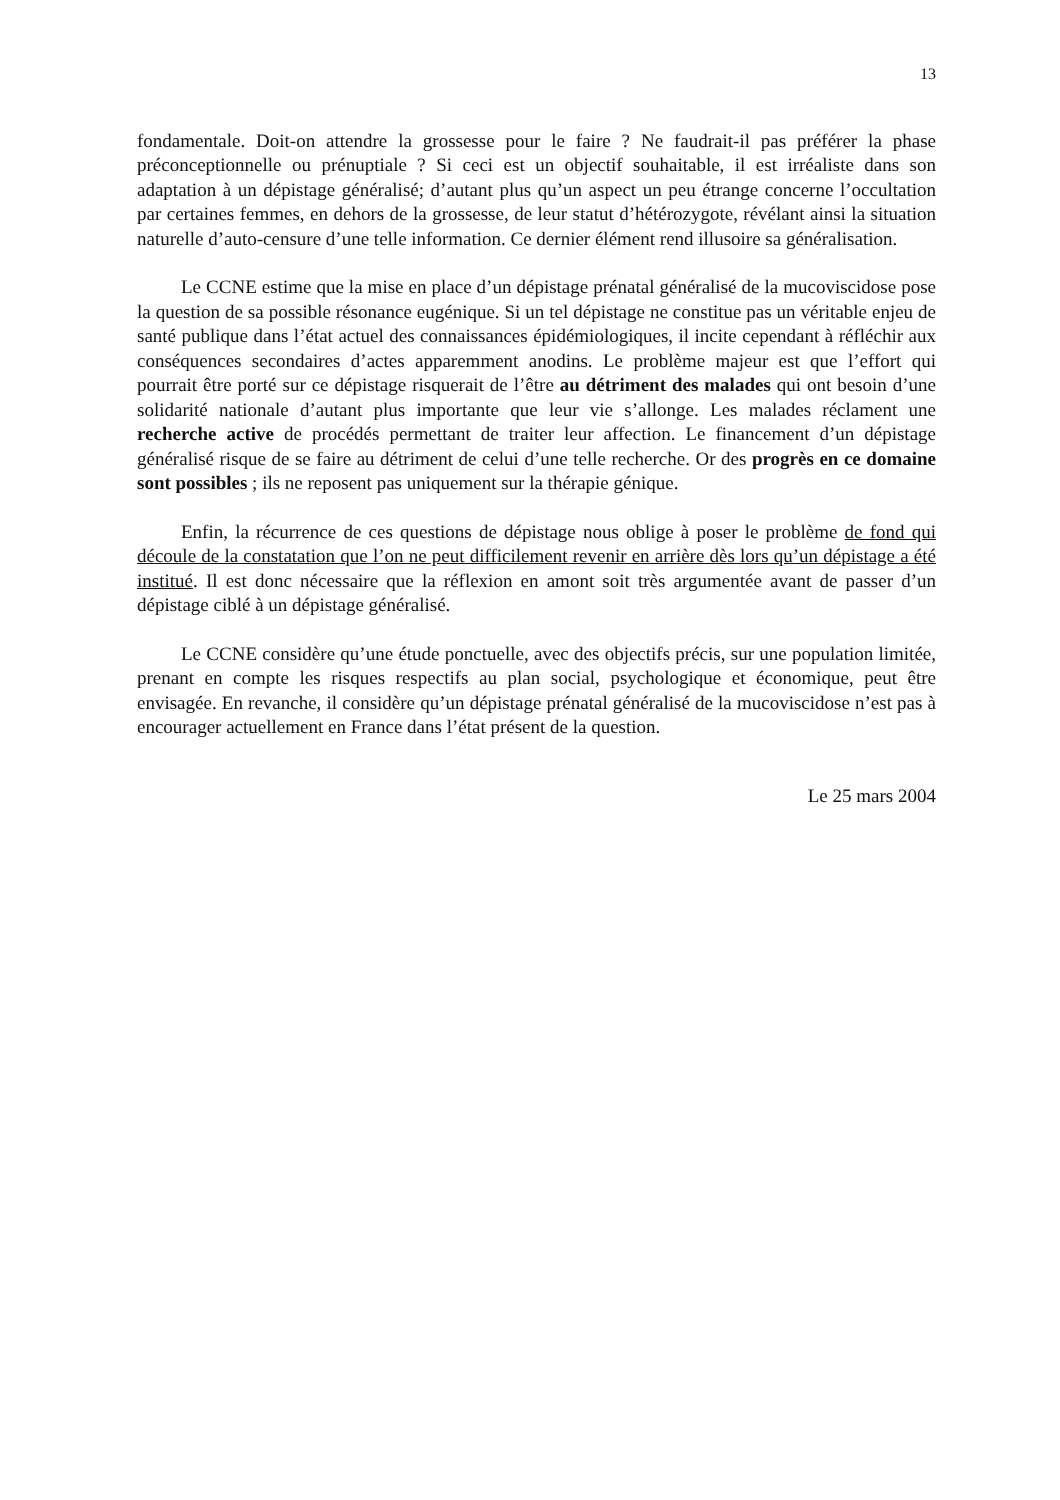13
fondamentale. Doit-on attendre la grossesse pour le faire ? Ne faudrait-il pas préférer la phase préconceptionnelle ou prénuptiale ? Si ceci est un objectif souhaitable, il est irréaliste dans son adaptation à un dépistage généralisé; d’autant plus qu’un aspect un peu étrange concerne l’occultation par certaines femmes, en dehors de la grossesse, de leur statut d’hétérozygote, révélant ainsi la situation naturelle d’auto-censure d’une telle information. Ce dernier élément rend illusoire sa généralisation.
Le CCNE estime que la mise en place d’un dépistage prénatal généralisé de la mucoviscidose pose la question de sa possible résonance eugénique. Si un tel dépistage ne constitue pas un véritable enjeu de santé publique dans l’état actuel des connaissances épidémiologiques, il incite cependant à réfléchir aux conséquences secondaires d’actes apparemment anodins. Le problème majeur est que l’effort qui pourrait être porté sur ce dépistage risquerait de l’être au détriment des malades qui ont besoin d’une solidarité nationale d’autant plus importante que leur vie s’allonge. Les malades réclament une recherche active de procédés permettant de traiter leur affection. Le financement d’un dépistage généralisé risque de se faire au détriment de celui d’une telle recherche. Or des progrès en ce domaine sont possibles ; ils ne reposent pas uniquement sur la thérapie génique.
Enfin, la récurrence de ces questions de dépistage nous oblige à poser le problème de fond qui découle de la constatation que l’on ne peut difficilement revenir en arrière dès lors qu’un dépistage a été institué. Il est donc nécessaire que la réflexion en amont soit très argumentée avant de passer d’un dépistage ciblé à un dépistage généralisé.
Le CCNE considère qu’une étude ponctuelle, avec des objectifs précis, sur une population limitée, prenant en compte les risques respectifs au plan social, psychologique et économique, peut être envisagée. En revanche, il considère qu’un dépistage prénatal généralisé de la mucoviscidose n’est pas à encourager actuellement en France dans l’état présent de la question.
Le 25 mars 2004